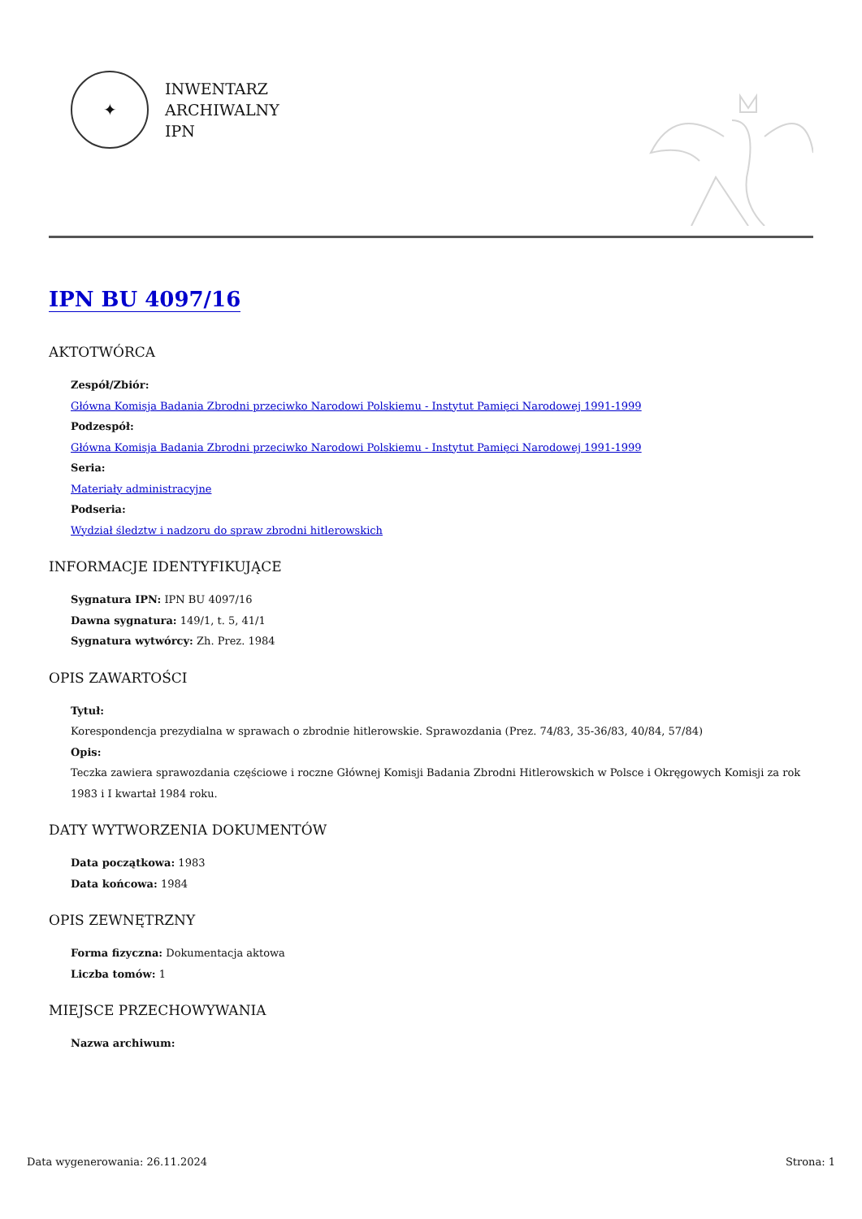✦
INWENTARZ
ARCHIWALNY
IPN
IPN BU 4097/16
AKTOTWÓRCA
Zespół/Zbiór:
Główna Komisja Badania Zbrodni przeciwko Narodowi Polskiemu - Instytut Pamięci Narodowej 1991-1999
Podzespół:
Główna Komisja Badania Zbrodni przeciwko Narodowi Polskiemu - Instytut Pamięci Narodowej 1991-1999
Seria:
Materiały administracyjne
Podseria:
Wydział śledztw i nadzoru do spraw zbrodni hitlerowskich
INFORMACJE IDENTYFIKUJĄCE
Sygnatura IPN: IPN BU 4097/16
Dawna sygnatura: 149/1, t. 5, 41/1
Sygnatura wytwórcy: Zh. Prez. 1984
OPIS ZAWARTOŚCI
Tytuł:
Korespondencja prezydialna w sprawach o zbrodnie hitlerowskie. Sprawozdania (Prez. 74/83, 35-36/83, 40/84, 57/84)
Opis:
Teczka zawiera sprawozdania częściowe i roczne Głównej Komisji Badania Zbrodni Hitlerowskich w Polsce i Okręgowych Komisji za rok 1983 i I kwartał 1984 roku.
DATY WYTWORZENIA DOKUMENTÓW
Data początkowa: 1983
Data końcowa: 1984
OPIS ZEWNĘTRZNY
Forma fizyczna: Dokumentacja aktowa
Liczba tomów: 1
MIEJSCE PRZECHOWYWANIA
Nazwa archiwum:
Data wygenerowania: 26.11.2024 Strona: 1